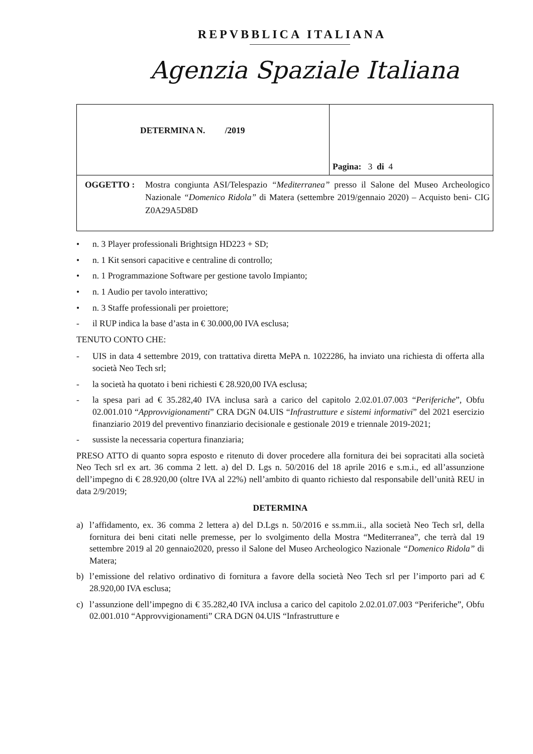REPVBBLICA ITALIANA
Agenzia Spaziale Italiana
| DETERMINA N. /2019 | Pagina: 3 di 4 |
| OGGETTO : Mostra congiunta ASI/Telespazio “Mediterranea” presso il Salone del Museo Archeologico Nazionale “Domenico Ridola” di Matera (settembre 2019/gennaio 2020) – Acquisto beni- CIG Z0A29A5D8D | |
• n. 3 Player professionali Brightsign HD223 + SD;
• n. 1 Kit sensori capacitive e centraline di controllo;
• n. 1 Programmazione Software per gestione tavolo Impianto;
• n. 1 Audio per tavolo interattivo;
• n. 3 Staffe professionali per proiettore;
- il RUP indica la base d’asta in € 30.000,00 IVA esclusa;
TENUTO CONTO CHE:
- UIS in data 4 settembre 2019, con trattativa diretta MePA n. 1022286, ha inviato una richiesta di offerta alla società Neo Tech srl;
- la società ha quotato i beni richiesti € 28.920,00 IVA esclusa;
- la spesa pari ad € 35.282,40 IVA inclusa sarà a carico del capitolo 2.02.01.07.003 “Periferiche”, Obfu 02.001.010 “Approvvigionamenti” CRA DGN 04.UIS “Infrastrutture e sistemi informativi” del 2021 esercizio finanziario 2019 del preventivo finanziario decisionale e gestionale 2019 e triennale 2019-2021;
- sussiste la necessaria copertura finanziaria;
PRESO ATTO di quanto sopra esposto e ritenuto di dover procedere alla fornitura dei bei sopracitati alla società Neo Tech srl ex art. 36 comma 2 lett. a) del D. Lgs n. 50/2016 del 18 aprile 2016 e s.m.i., ed all’assunzione dell’impegno di € 28.920,00 (oltre IVA al 22%) nell’ambito di quanto richiesto dal responsabile dell’unità REU in data 2/9/2019;
DETERMINA
a) l’affidamento, ex. 36 comma 2 lettera a) del D.Lgs n. 50/2016 e ss.mm.ii., alla società Neo Tech srl, della fornitura dei beni citati nelle premesse, per lo svolgimento della Mostra “Mediterranea”, che terrà dal 19 settembre 2019 al 20 gennaio2020, presso il Salone del Museo Archeologico Nazionale “Domenico Ridola” di Matera;
b) l’emissione del relativo ordinativo di fornitura a favore della società Neo Tech srl per l’importo pari ad € 28.920,00 IVA esclusa;
c) l’assunzione dell’impegno di € 35.282,40 IVA inclusa a carico del capitolo 2.02.01.07.003 “Periferiche”, Obfu 02.001.010 “Approvvigionamenti” CRA DGN 04.UIS “Infrastrutture e